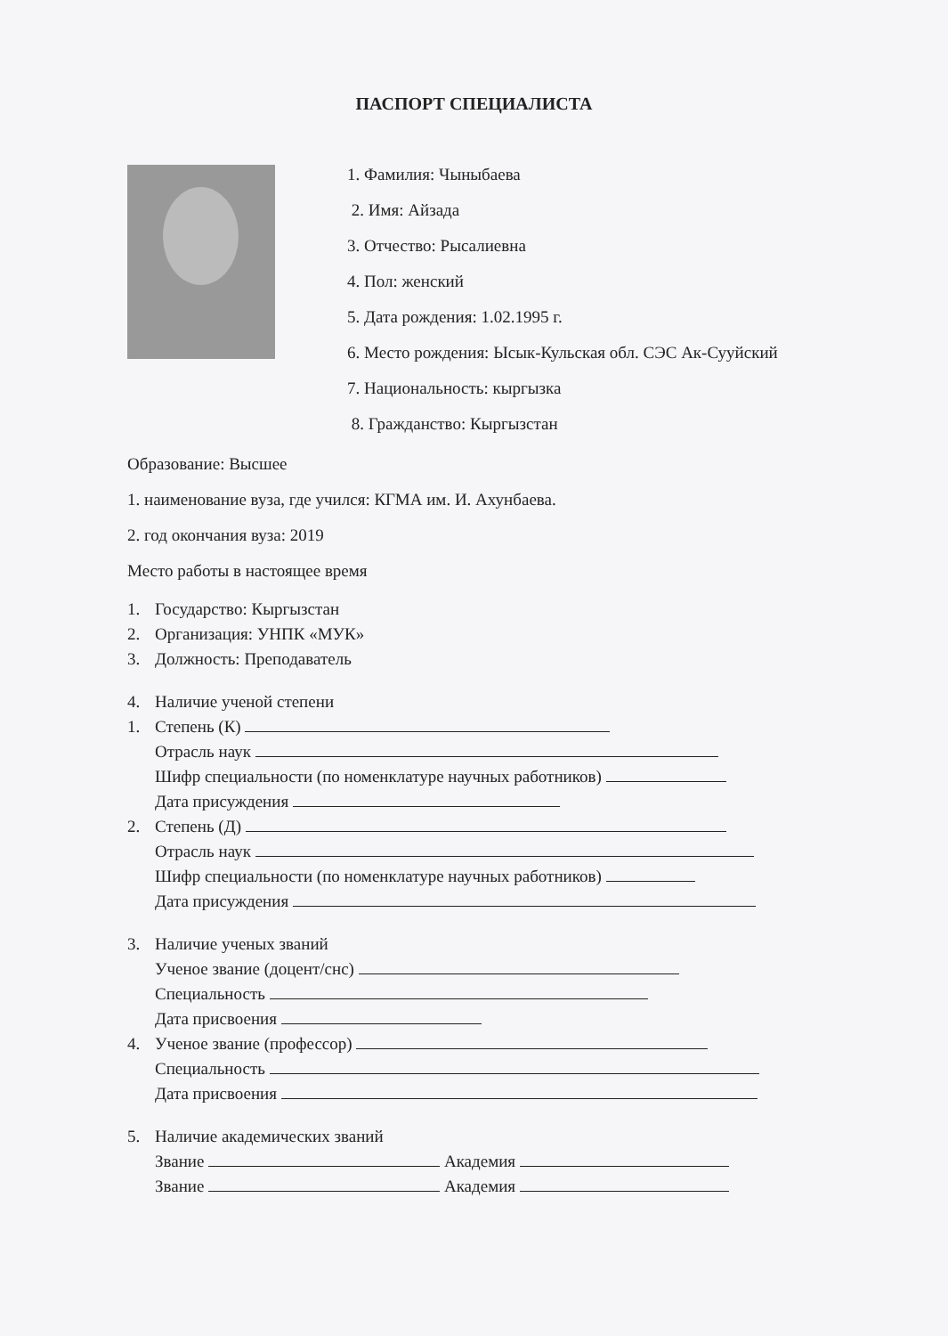ПАСПОРТ СПЕЦИАЛИСТА
1. Фамилия: Чыныбаева
2. Имя: Айзада
3. Отчество: Рысалиевна
4. Пол: женский
5. Дата рождения: 1.02.1995 г.
6. Место рождения: Ысык-Кульская обл. СЭС Ак-Сууйский
7. Национальность: кыргызка
8. Гражданство: Кыргызстан
Образование: Высшее
1. наименование вуза, где учился: КГМА им. И. Ахунбаева.
2. год окончания вуза: 2019
Место работы в настоящее время
1. Государство: Кыргызстан
2. Организация: УНПК «МУК»
3. Должность: Преподаватель
4. Наличие ученой степени
1. Степень (К)
Отрасль наук
Шифр специальности (по номенклатуре научных работников)
Дата присуждения
2. Степень (Д)
Отрасль наук
Шифр специальности (по номенклатуре научных работников)
Дата присуждения
3. Наличие ученых званий
Ученое звание (доцент/снс)
Специальность
Дата присвоения
4. Ученое звание (профессор)
Специальность
Дата присвоения
5. Наличие академических званий
Звание Академия
Звание Академия